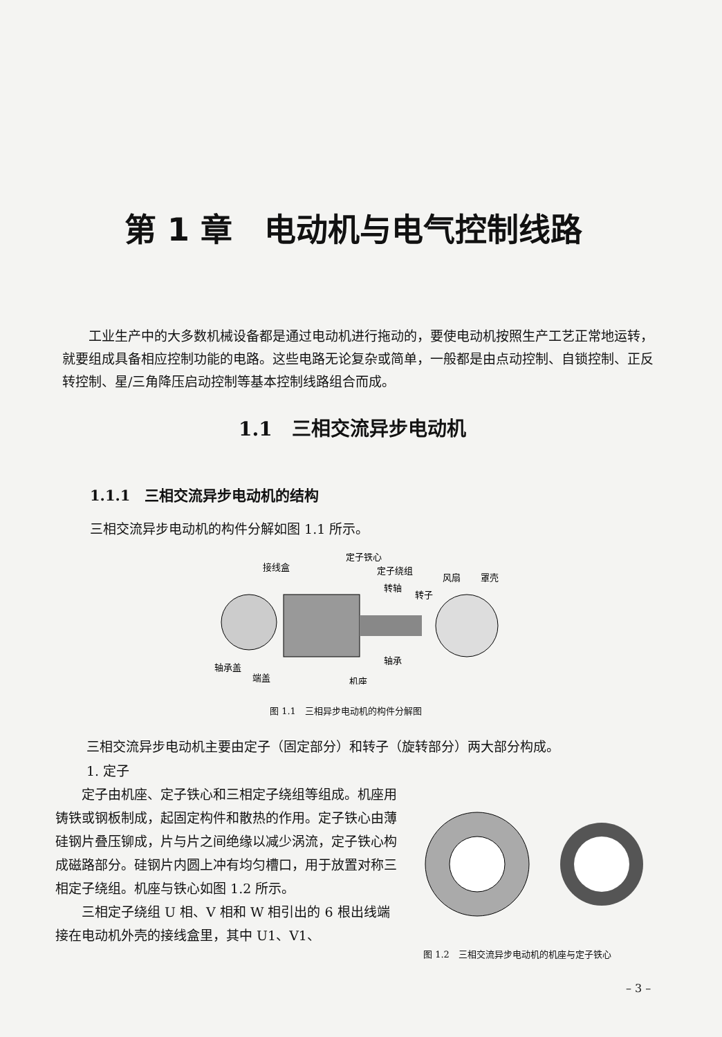第 1 章　电动机与电气控制线路
工业生产中的大多数机械设备都是通过电动机进行拖动的，要使电动机按照生产工艺正常地运转，就要组成具备相应控制功能的电路。这些电路无论复杂或简单，一般都是由点动控制、自锁控制、正反转控制、星/三角降压启动控制等基本控制线路组合而成。
1.1　三相交流异步电动机
1.1.1　三相交流异步电动机的结构
三相交流异步电动机的构件分解如图 1.1 所示。
接线盒
定子铁心
定子绕组
转轴
转子
风扇
罩壳
轴承
轴承盖
端盖
机座
图 1.1　三相异步电动机的构件分解图
三相交流异步电动机主要由定子（固定部分）和转子（旋转部分）两大部分构成。
1. 定子
定子由机座、定子铁心和三相定子绕组等组成。机座用铸铁或钢板制成，起固定构件和散热的作用。定子铁心由薄硅钢片叠压铆成，片与片之间绝缘以减少涡流，定子铁心构成磁路部分。硅钢片内圆上冲有均匀槽口，用于放置对称三相定子绕组。机座与铁心如图 1.2 所示。
三相定子绕组 U 相、V 相和 W 相引出的 6 根出线端接在电动机外壳的接线盒里，其中 U1、V1、
图 1.2　三相交流异步电动机的机座与定子铁心
– 3 –